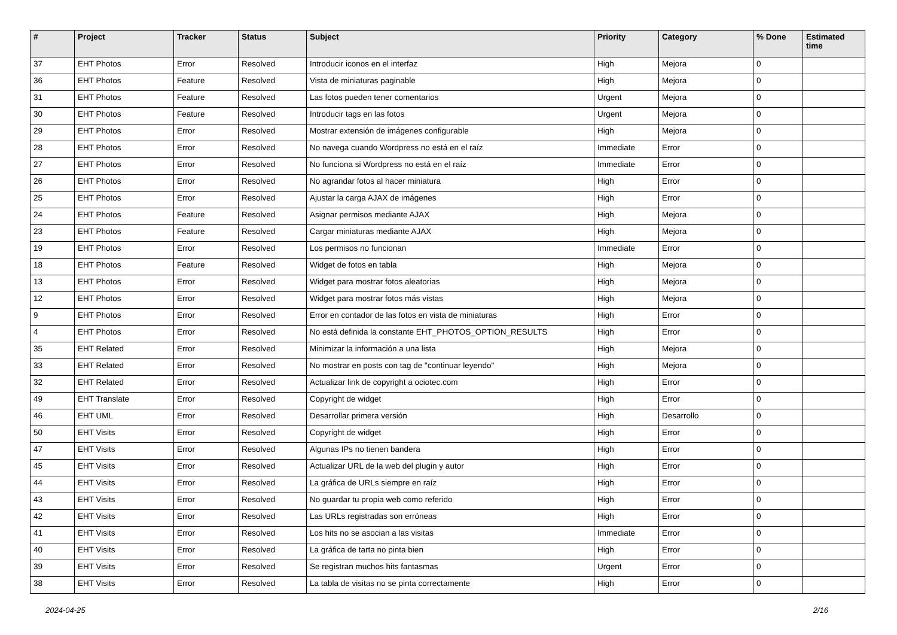| # | Project | Tracker | Status | Subject | Priority | Category | % Done | Estimated time |
| --- | --- | --- | --- | --- | --- | --- | --- | --- |
| 37 | EHT Photos | Error | Resolved | Introducir iconos en el interfaz | High | Mejora | 0 | |
| 36 | EHT Photos | Feature | Resolved | Vista de miniaturas paginable | High | Mejora | 0 | |
| 31 | EHT Photos | Feature | Resolved | Las fotos pueden tener comentarios | Urgent | Mejora | 0 | |
| 30 | EHT Photos | Feature | Resolved | Introducir tags en las fotos | Urgent | Mejora | 0 | |
| 29 | EHT Photos | Error | Resolved | Mostrar extensión de imágenes configurable | High | Mejora | 0 | |
| 28 | EHT Photos | Error | Resolved | No navega cuando Wordpress no está en el raíz | Immediate | Error | 0 | |
| 27 | EHT Photos | Error | Resolved | No funciona si Wordpress no está en el raíz | Immediate | Error | 0 | |
| 26 | EHT Photos | Error | Resolved | No agrandar fotos al hacer miniatura | High | Error | 0 | |
| 25 | EHT Photos | Error | Resolved | Ajustar la carga AJAX de imágenes | High | Error | 0 | |
| 24 | EHT Photos | Feature | Resolved | Asignar permisos mediante AJAX | High | Mejora | 0 | |
| 23 | EHT Photos | Feature | Resolved | Cargar miniaturas mediante AJAX | High | Mejora | 0 | |
| 19 | EHT Photos | Error | Resolved | Los permisos no funcionan | Immediate | Error | 0 | |
| 18 | EHT Photos | Feature | Resolved | Widget de fotos en tabla | High | Mejora | 0 | |
| 13 | EHT Photos | Error | Resolved | Widget para mostrar fotos aleatorias | High | Mejora | 0 | |
| 12 | EHT Photos | Error | Resolved | Widget para mostrar fotos más vistas | High | Mejora | 0 | |
| 9 | EHT Photos | Error | Resolved | Error en contador de las fotos en vista de miniaturas | High | Error | 0 | |
| 4 | EHT Photos | Error | Resolved | No está definida la constante EHT_PHOTOS_OPTION_RESULTS | High | Error | 0 | |
| 35 | EHT Related | Error | Resolved | Minimizar la información a una lista | High | Mejora | 0 | |
| 33 | EHT Related | Error | Resolved | No mostrar en posts con tag de "continuar leyendo" | High | Mejora | 0 | |
| 32 | EHT Related | Error | Resolved | Actualizar link de copyright a ociotec.com | High | Error | 0 | |
| 49 | EHT Translate | Error | Resolved | Copyright de widget | High | Error | 0 | |
| 46 | EHT UML | Error | Resolved | Desarrollar primera versión | High | Desarrollo | 0 | |
| 50 | EHT Visits | Error | Resolved | Copyright de widget | High | Error | 0 | |
| 47 | EHT Visits | Error | Resolved | Algunas IPs no tienen bandera | High | Error | 0 | |
| 45 | EHT Visits | Error | Resolved | Actualizar URL de la web del plugin y autor | High | Error | 0 | |
| 44 | EHT Visits | Error | Resolved | La gráfica de URLs siempre en raíz | High | Error | 0 | |
| 43 | EHT Visits | Error | Resolved | No guardar tu propia web como referido | High | Error | 0 | |
| 42 | EHT Visits | Error | Resolved | Las URLs registradas son erróneas | High | Error | 0 | |
| 41 | EHT Visits | Error | Resolved | Los hits no se asocian a las visitas | Immediate | Error | 0 | |
| 40 | EHT Visits | Error | Resolved | La gráfica de tarta no pinta bien | High | Error | 0 | |
| 39 | EHT Visits | Error | Resolved | Se registran muchos hits fantasmas | Urgent | Error | 0 | |
| 38 | EHT Visits | Error | Resolved | La tabla de visitas no se pinta correctamente | High | Error | 0 | |
2024-04-25 2/16